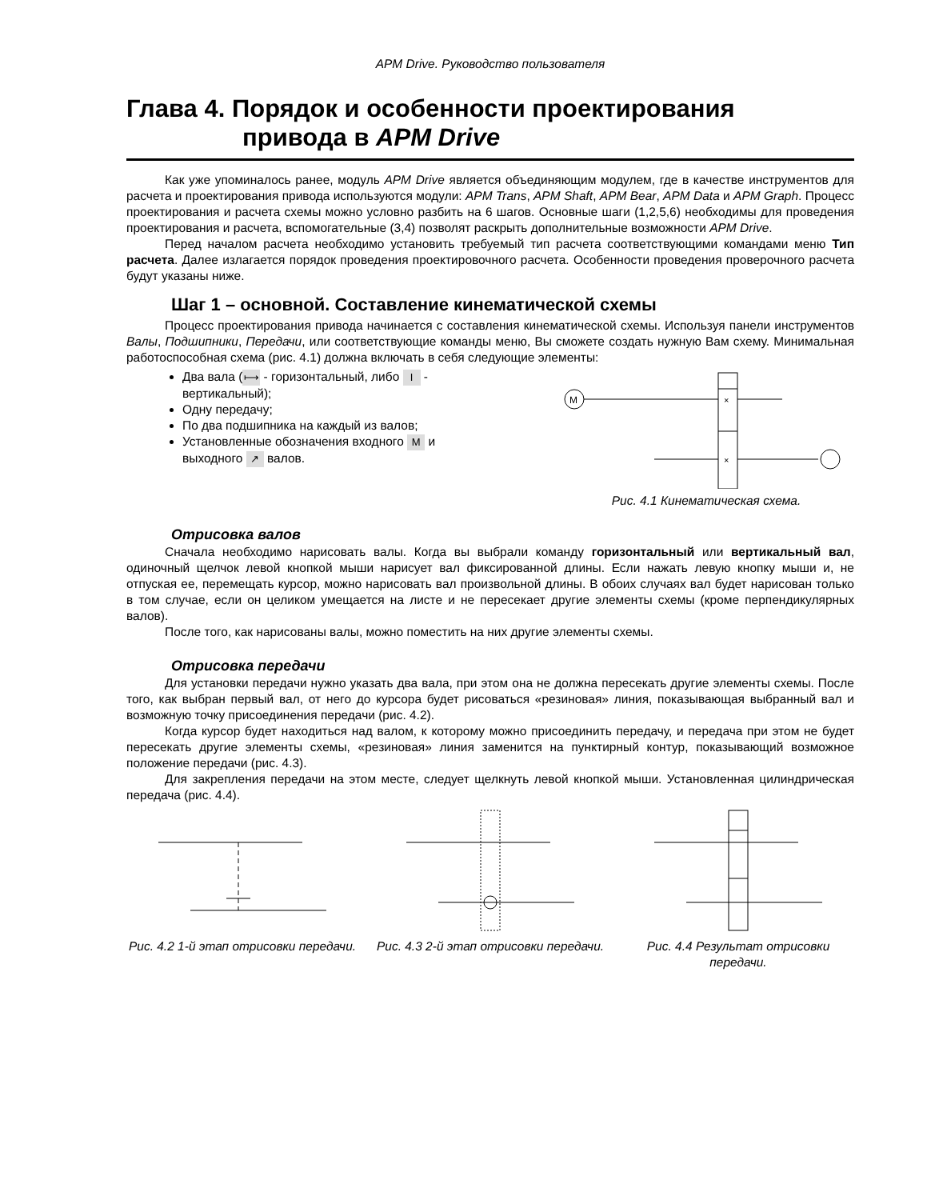APM Drive. Руководство пользователя
Глава 4. Порядок и особенности проектирования
привода в APM Drive
Как уже упоминалось ранее, модуль APM Drive является объединяющим модулем, где в качестве инструментов для расчета и проектирования привода используются модули: APM Trans, APM Shaft, APM Bear, APM Data и APM Graph. Процесс проектирования и расчета схемы можно условно разбить на 6 шагов. Основные шаги (1,2,5,6) необходимы для проведения проектирования и расчета, вспомогательные (3,4) позволят раскрыть дополнительные возможности APM Drive.
Перед началом расчета необходимо установить требуемый тип расчета соответствующими командами меню Тип расчета. Далее излагается порядок проведения проектировочного расчета. Особенности проведения проверочного расчета будут указаны ниже.
Шаг 1 – основной. Составление кинематической схемы
Процесс проектирования привода начинается с составления кинематической схемы. Используя панели инструментов Валы, Подшипники, Передачи, или соответствующие команды меню, Вы сможете создать нужную Вам схему. Минимальная работоспособная схема (рис. 4.1) должна включать в себя следующие элементы:
Два вала (⟼ - горизонтальный, либо I - вертикальный);
Одну передачу;
По два подшипника на каждый из валов;
Установленные обозначения входного M и выходного ↗ валов.
M
×
×
Рис. 4.1 Кинематическая схема.
Отрисовка валов
Сначала необходимо нарисовать валы. Когда вы выбрали команду горизонтальный или вертикальный вал, одиночный щелчок левой кнопкой мыши нарисует вал фиксированной длины. Если нажать левую кнопку мыши и, не отпуская ее, перемещать курсор, можно нарисовать вал произвольной длины. В обоих случаях вал будет нарисован только в том случае, если он целиком умещается на листе и не пересекает другие элементы схемы (кроме перпендикулярных валов).
После того, как нарисованы валы, можно поместить на них другие элементы схемы.
Отрисовка передачи
Для установки передачи нужно указать два вала, при этом она не должна пересекать другие элементы схемы. После того, как выбран первый вал, от него до курсора будет рисоваться «резиновая» линия, показывающая выбранный вал и возможную точку присоединения передачи (рис. 4.2).
Когда курсор будет находиться над валом, к которому можно присоединить передачу, и передача при этом не будет пересекать другие элементы схемы, «резиновая» линия заменится на пунктирный контур, показывающий возможное положение передачи (рис. 4.3).
Для закрепления передачи на этом месте, следует щелкнуть левой кнопкой мыши. Установленная цилиндрическая передача (рис. 4.4).
Рис. 4.2 1-й этап отрисовки передачи.
Рис. 4.3 2-й этап отрисовки передачи.
Рис. 4.4 Результат отрисовки передачи.